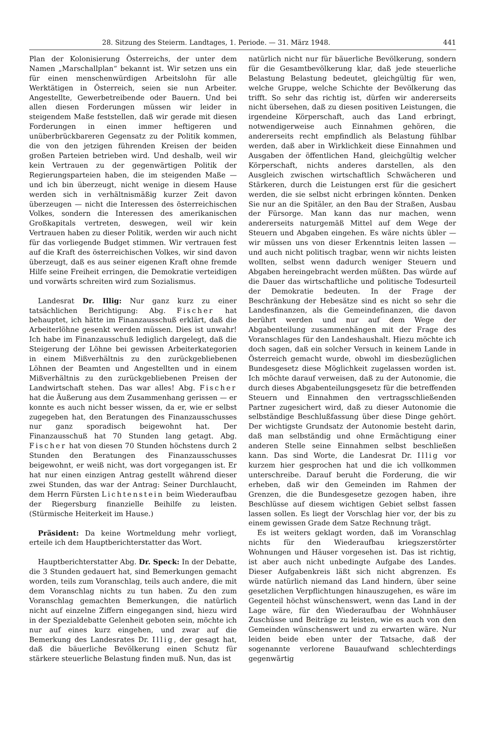28. Sitzung des Steierm. Landtages, 1. Periode. — 31. März 1948. 441
Plan der Kolonisierung Österreichs, der unter dem Namen „Marschallplan“ bekannt ist. Wir setzen uns ein für einen menschenwürdigen Arbeitslohn für alle Werktätigen in Österreich, seien sie nun Arbeiter. Angestellte, Gewerbetreibende oder Bauern. Und bei allen diesen Forderungen müssen wir leider in steigendem Maße feststellen, daß wir gerade mit diesen Forderungen in einen immer heftigeren und unüberbrückbareren Gegensatz zu der Politik kommen, die von den jetzigen führenden Kreisen der beiden großen Parteien betrieben wird. Und deshalb, weil wir kein Vertrauen zu der gegenwärtigen Politik der Regierungsparteien haben, die im steigenden Maße — und ich bin überzeugt, nicht wenige in diesem Hause werden sich in verhältnismäßig kurzer Zeit davon überzeugen — nicht die Interessen des österreichischen Volkes, sondern die Interessen des amerikanischen Großkapitals vertreten, deswegen, weil wir kein Vertrauen haben zu dieser Politik, werden wir auch nicht für das vorliegende Budget stimmen. Wir vertrauen fest auf die Kraft des österreichischen Volkes, wir sind davon überzeugt, daß es aus seiner eigenen Kraft ohne fremde Hilfe seine Freiheit erringen, die Demokratie verteidigen und vorwärts schreiten wird zum Sozialismus.
Landesrat Dr. Illig: Nur ganz kurz zu einer tatsächlichen Berichtigung: Abg. Fischer hat behauptet, ich hätte im Finanzausschuß erklärt, daß die Arbeiterlöhne gesenkt werden müssen. Dies ist unwahr! Ich habe im Finanzausschuß lediglich dargelegt, daß die Steigerung der Löhne bei gewissen Arbeiterkategorien in einem Mißverhältnis zu den zurückgebliebenen Löhnen der Beamten und Angestellten und in einem Mißverhältnis zu den zurückgebliebenen Preisen der Landwirtschaft stehen. Das war alles! Abg. Fischer hat die Äußerung aus dem Zusammenhang gerissen — er konnte es auch nicht besser wissen, da er, wie er selbst zugegeben hat, den Beratungen des Finanzausschusses nur ganz sporadisch beigewohnt hat. Der Finanzausschuß hat 70 Stunden lang getagt. Abg. Fischer hat von diesen 70 Stunden höchstens durch 2 Stunden den Beratungen des Finanzausschusses beigewohnt, er weiß nicht, was dort vorgegangen ist. Er hat nur einen einzigen Antrag gestellt während dieser zwei Stunden, das war der Antrag: Seiner Durchlaucht, dem Herrn Fürsten Lichtenstein beim Wiederaufbau der Riegersburg finanzielle Beihilfe zu leisten. (Stürmische Heiterkeit im Hause.)
Präsident: Da keine Wortmeldung mehr vorliegt, erteile ich dem Hauptberichterstatter das Wort.
Hauptberichterstatter Abg. Dr. Speck: In der Debatte, die 3 Stunden gedauert hat, sind Bemerkungen gemacht worden, teils zum Voranschlag, teils auch andere, die mit dem Voranschlag nichts zu tun haben. Zu den zum Voranschlag gemachten Bemerkungen, die natürlich nicht auf einzelne Ziffern eingegangen sind, hiezu wird in der Spezialdebatte Gelenheit geboten sein, möchte ich nur auf eines kurz eingehen, und zwar auf die Bemerkung des Landesrates Dr. Illig, der gesagt hat, daß die bäuerliche Bevölkerung einen Schutz für stärkere steuerliche Belastung finden muß. Nun, das ist
natürlich nicht nur für bäuerliche Bevölkerung, sondern für die Gesamtbevölkerung klar, daß jede steuerliche Belastung Belastung bedeutet, gleichgültig für wen, welche Gruppe, welche Schichte der Bevölkerung das trifft. So sehr das richtig ist, dürfen wir andererseits nicht übersehen, daß zu diesen positiven Leistungen, die irgendeine Körperschaft, auch das Land erbringt, notwendigerweise auch Einnahmen gehören, die andererseits recht empfindlich als Belastung fühlbar werden, daß aber in Wirklichkeit diese Einnahmen und Ausgaben der öffentlichen Hand, gleichgültig welcher Körperschaft, nichts anderes darstellen, als den Ausgleich zwischen wirtschaftlich Schwächeren und Stärkeren, durch die Leistungen erst für die gesichert werden, die sie selbst nicht erbringen könnten. Denken Sie nur an die Spitäler, an den Bau der Straßen, Ausbau der Fürsorge. Man kann das nur machen, wenn andererseits naturgemäß Mittel auf dem Wege der Steuern und Abgaben eingehen. Es wäre nichts übler — wir müssen uns von dieser Erkenntnis leiten lassen — und auch nicht politisch tragbar, wenn wir nichts leisten wollten, selbst wenn dadurch weniger Steuern und Abgaben hereingebracht werden müßten. Das würde auf die Dauer das wirtschaftliche und politische Todesurteil der Demokratie bedeuten. In der Frage der Beschränkung der Hebesätze sind es nicht so sehr die Landesfinanzen, als die Gemeindefinanzen, die davon berührt werden und nur auf dem Wege der Abgabenteilung zusammenhängen mit der Frage des Voranschlages für den Landeshaushalt. Hiezu möchte ich doch sagen, daß ein solcher Versuch in keinem Lande in Österreich gemacht wurde, obwohl im diesbezüglichen Bundesgesetz diese Möglichkeit zugelassen worden ist. Ich möchte darauf verweisen, daß zu der Autonomie, die durch dieses Abgabenteilungsgesetz für die betreffenden Steuern und Einnahmen den vertragsschließenden Partner zugesichert wird, daß zu dieser Autonomie die selbständige Beschlußfassung über diese Dinge gehört. Der wichtigste Grundsatz der Autonomie besteht darin, daß man selbständig und ohne Ermächtigung einer anderen Stelle seine Einnahmen selbst beschließen kann. Das sind Worte, die Landesrat Dr. Illig vor kurzem hier gesprochen hat und die ich vollkommen unterschreibe. Darauf beruht die Forderung, die wir erheben, daß wir den Gemeinden im Rahmen der Grenzen, die die Bundesgesetze gezogen haben, ihre Beschlüsse auf diesem wichtigen Gebiet selbst fassen lassen sollen. Es liegt der Vorschlag hier vor, der bis zu einem gewissen Grade dem Satze Rechnung trägt.
Es ist weiters geklagt worden, daß im Voranschlag nichts für den Wiederaufbau kriegszerstörter Wohnungen und Häuser vorgesehen ist. Das ist richtig, ist aber auch nicht unbedingte Aufgabe des Landes. Dieser Aufgabenkreis läßt sich nicht abgrenzen. Es würde natürlich niemand das Land hindern, über seine gesetzlichen Verpflichtungen hinauszugehen, es wäre im Gegenteil höchst wünschenswert, wenn das Land in der Lage wäre, für den Wiederaufbau der Wohnhäuser Zuschüsse und Beiträge zu leisten, wie es auch von den Gemeinden wünschenswert und zu erwarten wäre. Nur leiden beide eben unter der Tatsache, daß der sogenannte verlorene Bauaufwand schlechterdings gegenwärtig